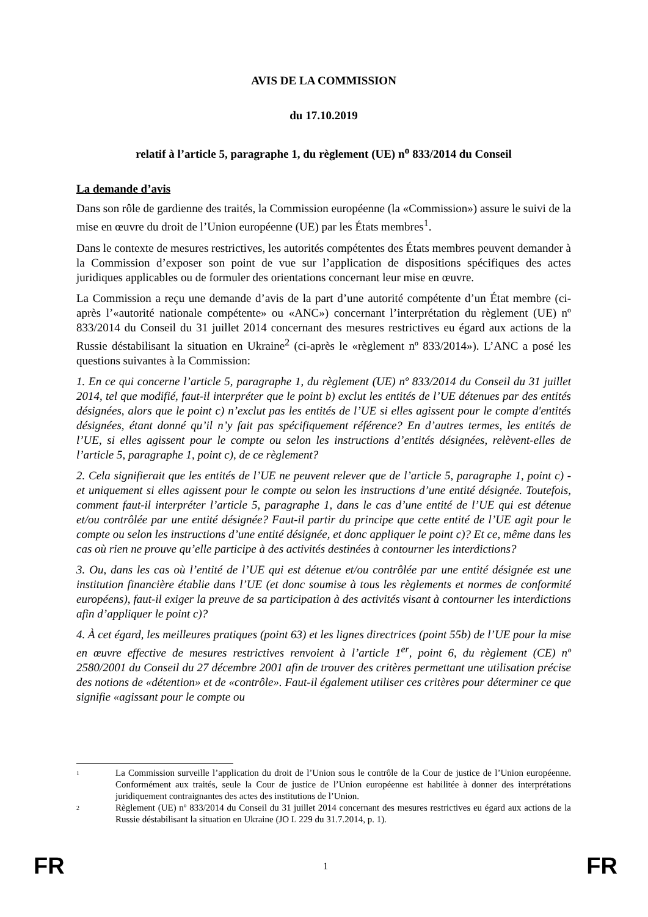AVIS DE LA COMMISSION
du 17.10.2019
relatif à l’article 5, paragraphe 1, du règlement (UE) n<sup>o</sup> 833/2014 du Conseil
La demande d’avis
Dans son rôle de gardienne des traités, la Commission européenne (la «Commission») assure le suivi de la mise en œuvre du droit de l’Union européenne (UE) par les États membres<sup>1</sup>.
Dans le contexte de mesures restrictives, les autorités compétentes des États membres peuvent demander à la Commission d’exposer son point de vue sur l’application de dispositions spécifiques des actes juridiques applicables ou de formuler des orientations concernant leur mise en œuvre.
La Commission a reçu une demande d’avis de la part d’une autorité compétente d’un État membre (ci-après l’«autorité nationale compétente» ou «ANC») concernant l’interprétation du règlement (UE) nº 833/2014 du Conseil du 31 juillet 2014 concernant des mesures restrictives eu égard aux actions de la Russie déstabilisant la situation en Ukraine<sup>2</sup> (ci-après le «règlement nº 833/2014»). L’ANC a posé les questions suivantes à la Commission:
1. En ce qui concerne l’article 5, paragraphe 1, du règlement (UE) nº 833/2014 du Conseil du 31 juillet 2014, tel que modifié, faut-il interpréter que le point b) exclut les entités de l’UE détenues par des entités désignées, alors que le point c) n’exclut pas les entités de l’UE si elles agissent pour le compte d'entités désignées, étant donné qu’il n’y fait pas spécifiquement référence? En d’autres termes, les entités de l’UE, si elles agissent pour le compte ou selon les instructions d’entités désignées, relèvent-elles de l’article 5, paragraphe 1, point c), de ce règlement?
2. Cela signifierait que les entités de l’UE ne peuvent relever que de l’article 5, paragraphe 1, point c) - et uniquement si elles agissent pour le compte ou selon les instructions d’une entité désignée. Toutefois, comment faut-il interpréter l’article 5, paragraphe 1, dans le cas d’une entité de l’UE qui est détenue et/ou contrôlée par une entité désignée? Faut-il partir du principe que cette entité de l’UE agit pour le compte ou selon les instructions d’une entité désignée, et donc appliquer le point c)? Et ce, même dans les cas où rien ne prouve qu’elle participe à des activités destinées à contourner les interdictions?
3. Ou, dans les cas où l’entité de l’UE qui est détenue et/ou contrôlée par une entité désignée est une institution financière établie dans l’UE (et donc soumise à tous les règlements et normes de conformité européens), faut-il exiger la preuve de sa participation à des activités visant à contourner les interdictions afin d’appliquer le point c)?
4. À cet égard, les meilleures pratiques (point 63) et les lignes directrices (point 55b) de l’UE pour la mise en œuvre effective de mesures restrictives renvoient à l’article 1<sup>er</sup>, point 6, du règlement (CE) nº 2580/2001 du Conseil du 27 décembre 2001 afin de trouver des critères permettant une utilisation précise des notions de «détention» et de «contrôle». Faut-il également utiliser ces critères pour déterminer ce que signifie «agissant pour le compte ou
1 La Commission surveille l’application du droit de l’Union sous le contrôle de la Cour de justice de l’Union européenne. Conformément aux traités, seule la Cour de justice de l’Union européenne est habilitée à donner des interprétations juridiquement contraignantes des actes des institutions de l’Union.
2 Règlement (UE) nº 833/2014 du Conseil du 31 juillet 2014 concernant des mesures restrictives eu égard aux actions de la Russie déstabilisant la situation en Ukraine (JO L 229 du 31.7.2014, p. 1).
FR 1 FR